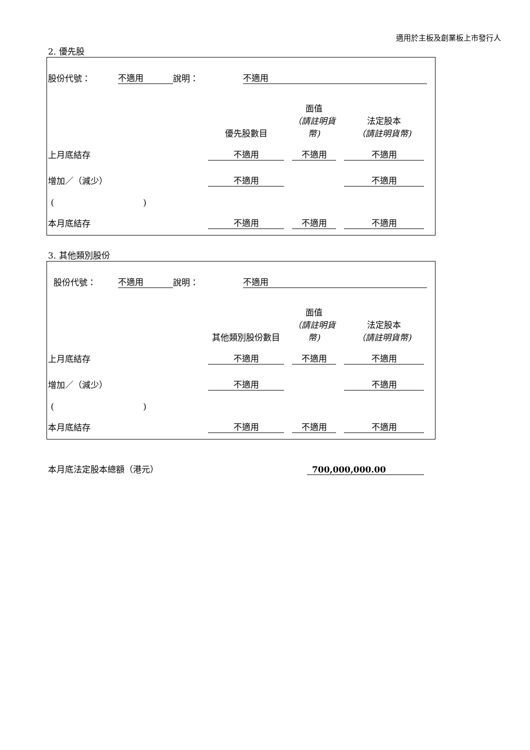適用於主板及創業板上市發行人
2. 優先股
| 股份代號： | 不適用 | 說明： | 不適用 | |
| | 優先股數目 | | 面值 （請註明貨幣) | | 法定股本 （請註明貨幣) | |
| 上月底結存 | 不適用 | | 不適用 | | 不適用 | |
| 增加／（減少） | 不適用 | | | | 不適用 | |
| ( ) | | | | | | |
| 本月底結存 | 不適用 | | 不適用 | | 不適用 | |
3. 其他類別股份
| 股份代號： | 不適用 | 說明： | 不適用 | |
| | 其他類別股份數目 | | 面值 （請註明貨幣) | | 法定股本 （請註明貨幣) | |
| 上月底結存 | 不適用 | | 不適用 | | 不適用 | |
| 增加／（減少） | 不適用 | | | | 不適用 | |
| ( ) | | | | | | |
| 本月底結存 | 不適用 | | 不適用 | | 不適用 | |
| 本月底法定股本總額（港元） | 700,000,000.00 |